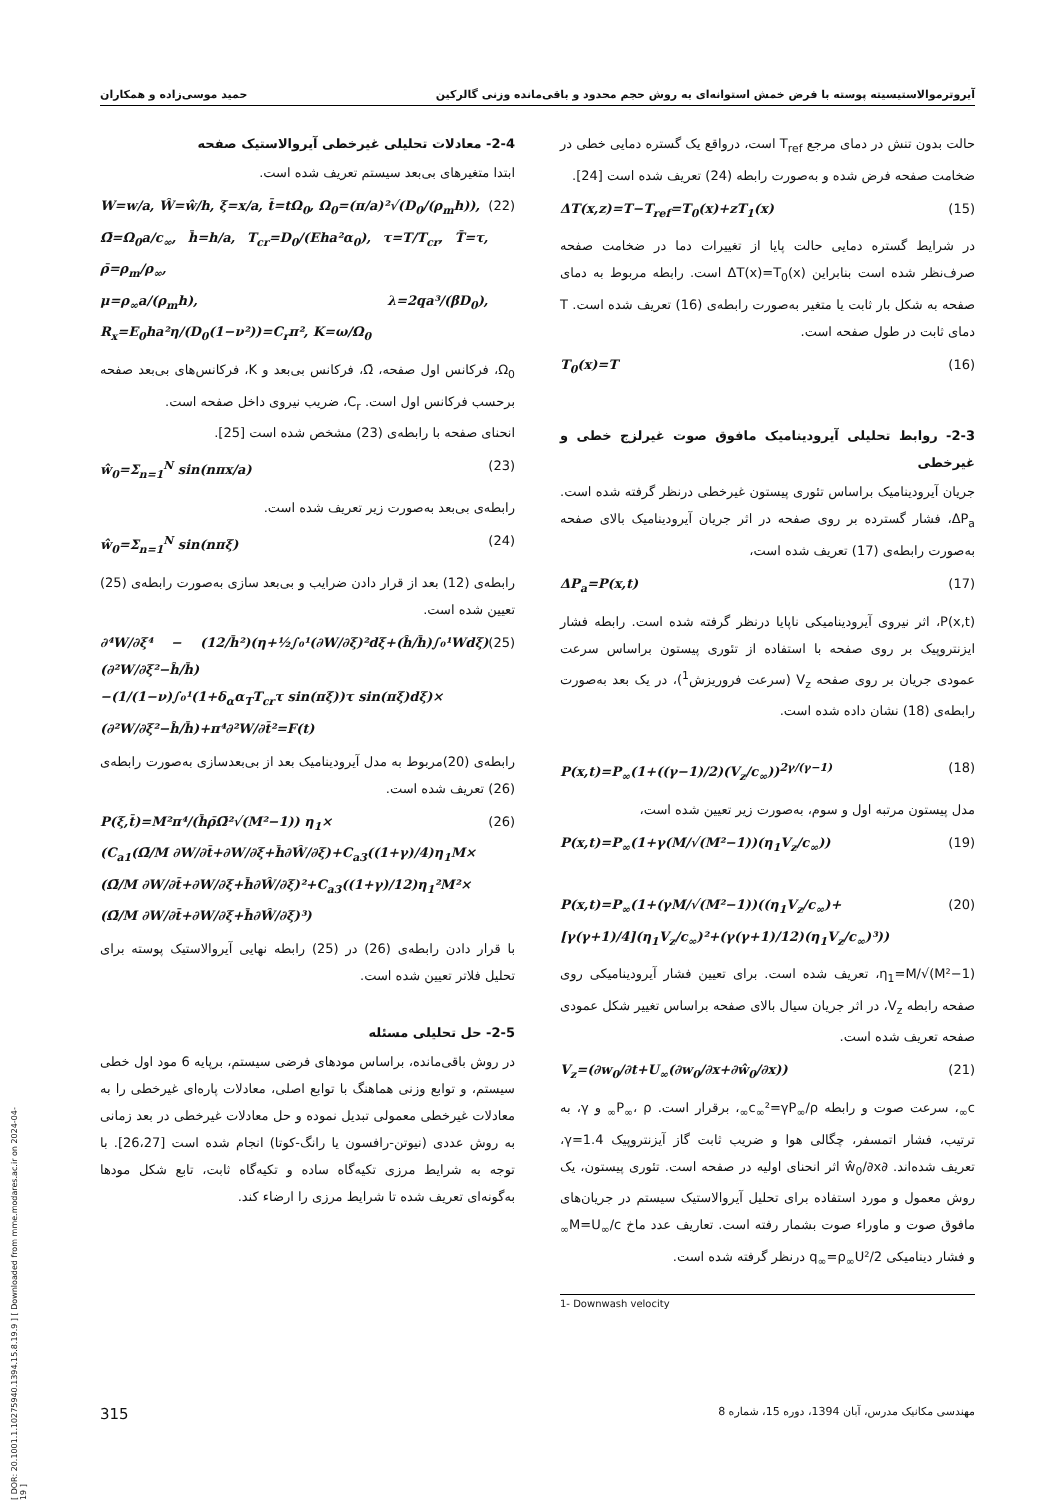آیروترموالاستیسیته پوسته با فرض خمش استوانه‌ای به روش حجم محدود و باقی‌مانده وزنی گالرکین حمید موسی‌زاده و همکاران
حالت بدون تنش در دمای مرجع T<sub>ref</sub> است، درواقع یک گستره دمایی خطی در ضخامت صفحه فرض شده و به‌صورت رابطه (24) تعریف شده است [24].
ΔT(x,z)=T−T<sub>ref</sub>=T<sub>0</sub>(x)+zT<sub>1</sub>(x) (15)
در شرایط گستره دمایی حالت پایا از تغییرات دما در ضخامت صفحه صرف‌نظر شده است بنابراین ΔT(x)=T<sub>0</sub>(x) است. رابطه مربوط به دمای صفحه به شکل بار ثابت یا متغیر به‌صورت رابطه‌ی (16) تعریف شده است. T دمای ثابت در طول صفحه است.
T<sub>0</sub>(x)=T (16)
2-3- روابط تحلیلی آیرودینامیک مافوق صوت غیرلزج خطی و غیرخطی
جریان آیرودینامیک براساس تئوری پیستون غیرخطی درنظر گرفته شده است. ΔP<sub>a</sub>، فشار گسترده بر روی صفحه در اثر جریان آیرودینامیک بالای صفحه به‌صورت رابطه‌ی (17) تعریف شده است،
ΔP<sub>a</sub>=P(x,t) (17)
P(x,t)، اثر نیروی آیرودینامیکی ناپایا درنظر گرفته شده است. رابطه فشار ایزنتروپیک بر روی صفحه با استفاده از تئوری پیستون براساس سرعت عمودی جریان بر روی صفحه V<sub>z</sub> (سرعت فروریزش<sup>1</sup>)، در یک بعد به‌صورت رابطه‌ی (18) نشان داده شده است.
P(x,t)=P<sub>∞</sub>(1+((γ−1)/2)(V<sub>z</sub>/c<sub>∞</sub>))<sup>2γ/(γ−1)</sup> (18)
مدل پیستون مرتبه اول و سوم، به‌صورت زیر تعیین شده است،
P(x,t)=P<sub>∞</sub>(1+γ(M/√(M²−1))(η<sub>1</sub>V<sub>z</sub>/c<sub>∞</sub>)) (19)
P(x,t)=P<sub>∞</sub>(1+(γM/√(M²−1))((η<sub>1</sub>V<sub>z</sub>/c<sub>∞</sub>)+
[γ(γ+1)/4](η<sub>1</sub>V<sub>z</sub>/c<sub>∞</sub>)²+(γ(γ+1)/12)(η<sub>1</sub>V<sub>z</sub>/c<sub>∞</sub>)³)) (20)
η<sub>1</sub>=M/√(M²−1)، تعریف شده است. برای تعیین فشار آیرودینامیکی روی صفحه رابطه V<sub>z</sub>، در اثر جریان سیال بالای صفحه براساس تغییر شکل عمودی صفحه تعریف شده است.
V<sub>z</sub>=(∂w<sub>0</sub>/∂t+U<sub>∞</sub>(∂w<sub>0</sub>/∂x+∂ŵ<sub>0</sub>/∂x)) (21)
c<sub>∞</sub>، سرعت صوت و رابطه c<sub>∞</sub>²=γP<sub>∞</sub>/ρ<sub>∞</sub>، برقرار است. P<sub>∞</sub>، ρ<sub>∞</sub> و γ، به ترتیب، فشار اتمسفر، چگالی هوا و ضریب ثابت گاز آیزنتروپیک γ=1.4، تعریف شده‌اند. ∂ŵ<sub>0</sub>/∂x اثر انحنای اولیه در صفحه است. تئوری پیستون، یک روش معمول و مورد استفاده برای تحلیل آیروالاستیک سیستم در جریان‌های مافوق صوت و ماوراء صوت بشمار رفته است. تعاریف عدد ماخ M=U<sub>∞</sub>/c<sub>∞</sub> و فشار دینامیکی q<sub>∞</sub>=ρ<sub>∞</sub>U²/2 درنظر گرفته شده است.
1- Downwash velocity
2-4- معادلات تحلیلی غیرخطی آیروالاستیک صفحه
ابتدا متغیرهای بی‌بعد سیستم تعریف شده است.
W=w/a, Ŵ=ŵ/h, ξ=x/a, t̄=tΩ<sub>0</sub>, Ω<sub>0</sub>=(π/a)²√(D<sub>0</sub>/(ρ<sub>m</sub>h)),
Ω̄=Ω<sub>0</sub>a/c<sub>∞</sub>, h̄=h/a, T<sub>cr</sub>=D<sub>0</sub>/(Eha²α<sub>0</sub>), τ=T/T<sub>cr</sub>, T̄=τ, ρ̄=ρ<sub>m</sub>/ρ<sub>∞</sub>,
μ=ρ<sub>∞</sub>a/(ρ<sub>m</sub>h), λ=2qa³/(βD<sub>0</sub>), R<sub>x</sub>=E<sub>0</sub>ha²η/(D<sub>0</sub>(1−ν²))=C<sub>r</sub>π², K=ω/Ω<sub>0</sub> (22)
Ω<sub>0</sub>، فرکانس اول صفحه، Ω̄، فرکانس بی‌بعد و K، فرکانس‌های بی‌بعد صفحه برحسب فرکانس اول است. C<sub>r</sub>، ضریب نیروی داخل صفحه است.
انحنای صفحه با رابطه‌ی (23) مشخص شده است [25].
ŵ<sub>0</sub>=Σ<sub>n=1</sub><sup>N</sup> sin(nπx/a) (23)
رابطه‌ی بی‌بعد به‌صورت زیر تعریف شده است.
ŵ<sub>0</sub>=Σ<sub>n=1</sub><sup>N</sup> sin(nπξ) (24)
رابطه‌ی (12) بعد از قرار دادن ضرایب و بی‌بعد سازی به‌صورت رابطه‌ی (25) تعیین شده است.
∂⁴W/∂ξ⁴ − (12/h̄²)(η+½∫₀¹(∂W/∂ξ)²dξ+(ĥ/h̄)∫₀¹Wdξ)(∂²W/∂ξ²−ĥ/h̄)
−(1/(1−ν)∫₀¹(1+δ<sub>α</sub>α<sub>T</sub>T<sub>cr</sub>τ sin(πξ))τ sin(πξ)dξ)×
(∂²W/∂ξ²−ĥ/h̄)+π⁴∂²W/∂t̄²=F(t) (25)
رابطه‌ی (20)مربوط به مدل آیرودینامیک بعد از بی‌بعدسازی به‌صورت رابطه‌ی (26) تعریف شده است.
P(ξ,t̄)=M²π⁴/(h̄ρ̄Ω̄²√(M²−1)) η<sub>1</sub>×
(C<sub>a1</sub>(Ω̄/M ∂W/∂t̄+∂W/∂ξ+h̄∂Ŵ/∂ξ)+C<sub>a3</sub>((1+γ)/4)η<sub>1</sub>M×
(Ω̄/M ∂W/∂t̄+∂W/∂ξ+h̄∂Ŵ/∂ξ)²+C<sub>a3</sub>((1+γ)/12)η<sub>1</sub>²M²×
(Ω̄/M ∂W/∂t̄+∂W/∂ξ+h̄∂Ŵ/∂ξ)³) (26)
با قرار دادن رابطه‌ی (26) در (25) رابطه نهایی آیروالاستیک پوسته برای تحلیل فلاتر تعیین شده است.
2-5- حل تحلیلی مسئله
در روش باقی‌مانده، براساس مودهای فرضی سیستم، برپایه 6 مود اول خطی سیستم، و توابع وزنی هماهنگ با توابع اصلی، معادلات پاره‌ای غیرخطی را به معادلات غیرخطی معمولی تبدیل نموده و حل معادلات غیرخطی در بعد زمانی به روش عددی (نیوتن-رافسون یا رانگ-کوتا) انجام شده است [26،27]. با توجه به شرایط مرزی تکیه‌گاه ساده و تکیه‌گاه ثابت، تابع شکل مودها به‌گونه‌ای تعریف شده تا شرایط مرزی را ارضاء کند.
315 مهندسی مکانیک مدرس، آبان 1394، دوره 15، شماره 8
[ DOR: 20.1001.1.10275940.1394.15.8.19.9 ] [ Downloaded from mme.modares.ac.ir on 2024-04-19 ]